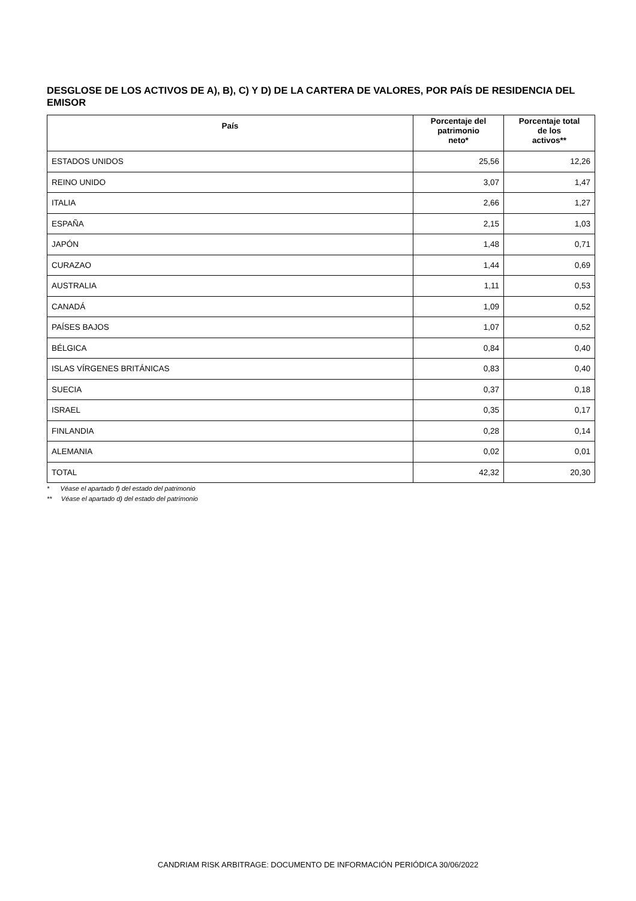DESGLOSE DE LOS ACTIVOS DE A), B), C) Y D) DE LA CARTERA DE VALORES, POR PAÍS DE RESIDENCIA DEL EMISOR
| País | Porcentaje del patrimonio neto* | Porcentaje total de los activos** |
| --- | --- | --- |
| ESTADOS UNIDOS | 25,56 | 12,26 |
| REINO UNIDO | 3,07 | 1,47 |
| ITALIA | 2,66 | 1,27 |
| ESPAÑA | 2,15 | 1,03 |
| JAPÓN | 1,48 | 0,71 |
| CURAZAO | 1,44 | 0,69 |
| AUSTRALIA | 1,11 | 0,53 |
| CANADÁ | 1,09 | 0,52 |
| PAÍSES BAJOS | 1,07 | 0,52 |
| BÉLGICA | 0,84 | 0,40 |
| ISLAS VÍRGENES BRITÁNICAS | 0,83 | 0,40 |
| SUECIA | 0,37 | 0,18 |
| ISRAEL | 0,35 | 0,17 |
| FINLANDIA | 0,28 | 0,14 |
| ALEMANIA | 0,02 | 0,01 |
| TOTAL | 42,32 | 20,30 |
* Véase el apartado f) del estado del patrimonio
** Véase el apartado d) del estado del patrimonio
CANDRIAM RISK ARBITRAGE: DOCUMENTO DE INFORMACIÓN PERIÓDICA 30/06/2022